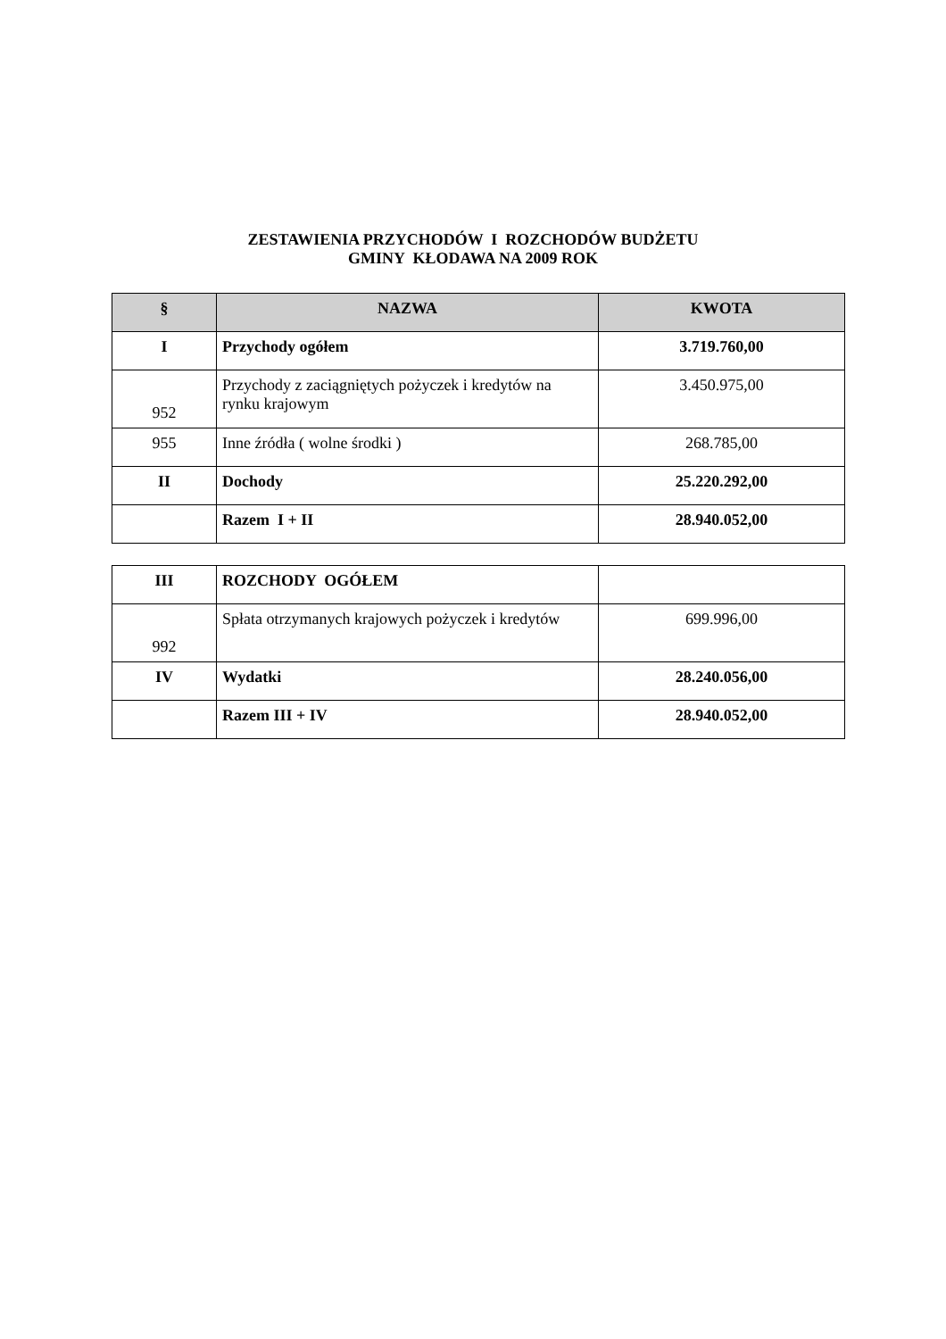ZESTAWIENIA PRZYCHODÓW I ROZCHODÓW BUDŻETU
GMINY KŁODAWA NA 2009 ROK
| § | NAZWA | KWOTA |
| --- | --- | --- |
| I | Przychody ogółem | 3.719.760,00 |
| 952 | Przychody z zaciągniętych pożyczek i kredytów na rynku krajowym | 3.450.975,00 |
| 955 | Inne źródła ( wolne środki ) | 268.785,00 |
| II | Dochody | 25.220.292,00 |
| | Razem I + II | 28.940.052,00 |
| III | ROZCHODY OGÓŁEM | |
| 992 | Spłata otrzymanych krajowych pożyczek i kredytów | 699.996,00 |
| IV | Wydatki | 28.240.056,00 |
| | Razem III + IV | 28.940.052,00 |